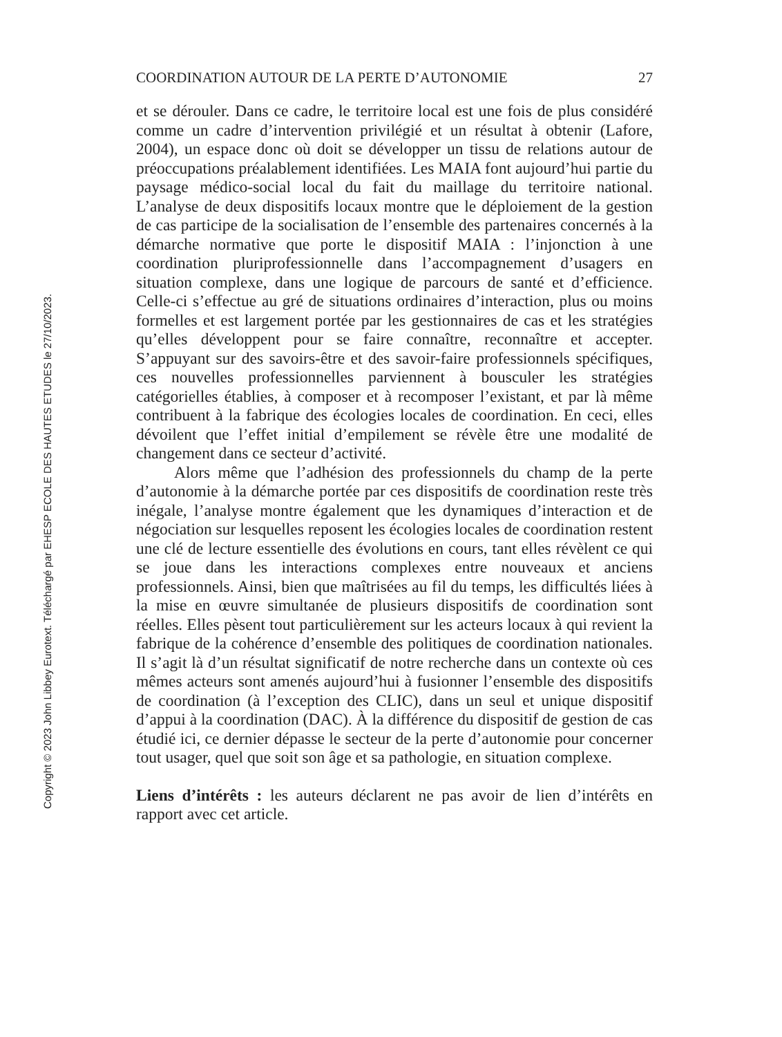Copyright © 2023 John Libbey Eurotext. Téléchargé par EHESP ECOLE DES HAUTES ETUDES le 27/10/2023.
COORDINATION AUTOUR DE LA PERTE D’AUTONOMIE 27
et se dérouler. Dans ce cadre, le territoire local est une fois de plus considéré comme un cadre d’intervention privilégié et un résultat à obtenir (Lafore, 2004), un espace donc où doit se développer un tissu de relations autour de préoccupations préalablement identifiées. Les MAIA font aujourd’hui partie du paysage médico-social local du fait du maillage du territoire national. L’analyse de deux dispositifs locaux montre que le déploiement de la gestion de cas participe de la socialisation de l’ensemble des partenaires concernés à la démarche normative que porte le dispositif MAIA : l’injonction à une coordination pluriprofessionnelle dans l’accompagnement d’usagers en situation complexe, dans une logique de parcours de santé et d’efficience. Celle-ci s’effectue au gré de situations ordinaires d’interaction, plus ou moins formelles et est largement portée par les gestionnaires de cas et les stratégies qu’elles développent pour se faire connaître, reconnaître et accepter. S’appuyant sur des savoirs-être et des savoir-faire professionnels spécifiques, ces nouvelles professionnelles parviennent à bousculer les stratégies catégorielles établies, à composer et à recomposer l’existant, et par là même contribuent à la fabrique des écologies locales de coordination. En ceci, elles dévoilent que l’effet initial d’empilement se révèle être une modalité de changement dans ce secteur d’activité.
Alors même que l’adhésion des professionnels du champ de la perte d’autonomie à la démarche portée par ces dispositifs de coordination reste très inégale, l’analyse montre également que les dynamiques d’interaction et de négociation sur lesquelles reposent les écologies locales de coordination restent une clé de lecture essentielle des évolutions en cours, tant elles révèlent ce qui se joue dans les interactions complexes entre nouveaux et anciens professionnels. Ainsi, bien que maîtrisées au fil du temps, les difficultés liées à la mise en œuvre simultanée de plusieurs dispositifs de coordination sont réelles. Elles pèsent tout particulièrement sur les acteurs locaux à qui revient la fabrique de la cohérence d’ensemble des politiques de coordination nationales. Il s’agit là d’un résultat significatif de notre recherche dans un contexte où ces mêmes acteurs sont amenés aujourd’hui à fusionner l’ensemble des dispositifs de coordination (à l’exception des CLIC), dans un seul et unique dispositif d’appui à la coordination (DAC). À la différence du dispositif de gestion de cas étudié ici, ce dernier dépasse le secteur de la perte d’autonomie pour concerner tout usager, quel que soit son âge et sa pathologie, en situation complexe.
Liens d’intérêts : les auteurs déclarent ne pas avoir de lien d’intérêts en rapport avec cet article.